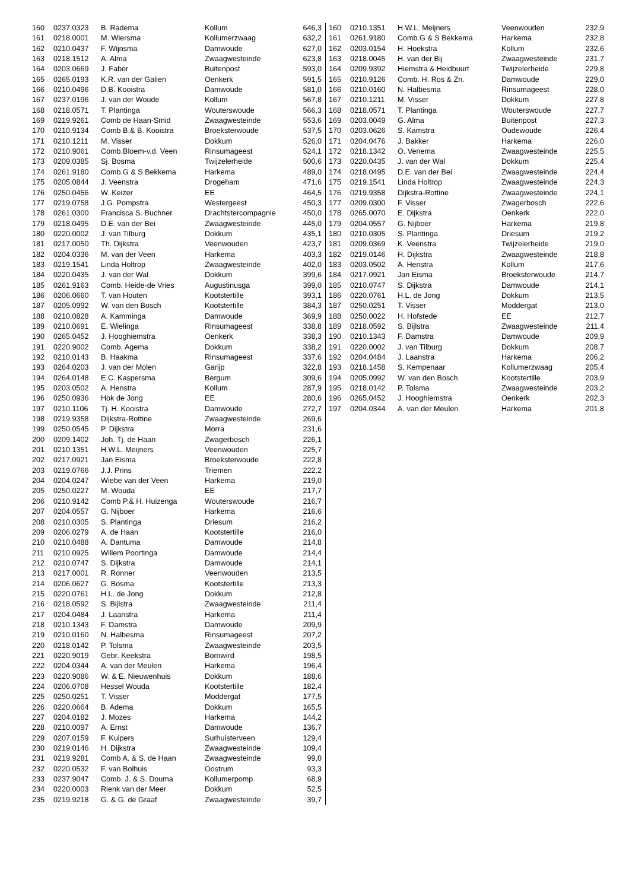| 160 | 0237.0323 | B. Radema | Kollum | 646,3 |
| 161 | 0218.0001 | M. Wiersma | Kollumerzwaag | 632,2 |
| 162 | 0210.0437 | F. Wijnsma | Damwoude | 627,0 |
| 163 | 0218.1512 | A. Alma | Zwaagwesteinde | 623,8 |
| 164 | 0203.0669 | J. Faber | Buitenpost | 593,0 |
| 165 | 0265.0193 | K.R. van der Galien | Oenkerk | 591,5 |
| 166 | 0210.0496 | D.B. Kooistra | Damwoude | 581,0 |
| 167 | 0237.0196 | J. van der Woude | Kollum | 567,8 |
| 168 | 0218.0571 | T. Plantinga | Wouterswoude | 566,3 |
| 169 | 0219.9261 | Comb de Haan-Smid | Zwaagwesteinde | 553,6 |
| 170 | 0210.9134 | Comb B.& B. Kooistra | Broeksterwoude | 537,5 |
| 171 | 0210.1211 | M. Visser | Dokkum | 526,0 |
| 172 | 0210.9061 | Comb.Bloem-v.d. Veen | Rinsumageest | 524,1 |
| 173 | 0209.0385 | Sj. Bosma | Twijzelerheide | 500,6 |
| 174 | 0261.9180 | Comb.G & S Bekkema | Harkema | 489,0 |
| 175 | 0205.0844 | J. Veenstra | Drogeham | 471,6 |
| 176 | 0250.0456 | W. Keizer | EE | 464,5 |
| 177 | 0219.0758 | J.G. Pompstra | Westergeest | 450,3 |
| 178 | 0261.0300 | Francisca S. Buchner | Drachtstercompagnie | 450,0 |
| 179 | 0218.0495 | D.E. van der Bei | Zwaagwesteinde | 445,0 |
| 180 | 0220.0002 | J. van Tilburg | Dokkum | 435,1 |
| 181 | 0217.0050 | Th. Dijkstra | Veenwouden | 423,7 |
| 182 | 0204.0336 | M. van der Veen | Harkema | 403,3 |
| 183 | 0219.1541 | Linda Holtrop | Zwaagwesteinde | 402,0 |
| 184 | 0220.0435 | J. van der Wal | Dokkum | 399,6 |
| 185 | 0261.9163 | Comb. Heide-de Vries | Augustinusga | 399,0 |
| 186 | 0206.0660 | T. van Houten | Kootstertille | 393,1 |
| 187 | 0205.0992 | W. van den Bosch | Kootstertille | 384,3 |
| 188 | 0210.0828 | A. Kamminga | Damwoude | 369,9 |
| 189 | 0210.0691 | E. Wielinga | Rinsumageest | 338,8 |
| 190 | 0265.0452 | J. Hooghiemstra | Oenkerk | 338,3 |
| 191 | 0220.9002 | Comb. Agema | Dokkum | 338,2 |
| 192 | 0210.0143 | B. Haakma | Rinsumageest | 337,6 |
| 193 | 0264.0203 | J. van der Molen | Garijp | 322,8 |
| 194 | 0264.0148 | E.C. Kaspersma | Bergum | 309,6 |
| 195 | 0203.0502 | A. Henstra | Kollum | 287,9 |
| 196 | 0250.0936 | Hok de Jong | EE | 280,6 |
| 197 | 0210.1106 | Tj. H. Kooistra | Damwoude | 272,7 |
| 198 | 0219.9358 | Dijkstra-Rottine | Zwaagwesteinde | 269,6 |
| 199 | 0250.0545 | P. Dijkstra | Morra | 231,6 |
| 200 | 0209.1402 | Joh. Tj. de Haan | Zwagerbosch | 226,1 |
| 201 | 0210.1351 | H.W.L. Meijners | Veenwouden | 225,7 |
| 202 | 0217.0921 | Jan Eisma | Broeksterwoude | 222,8 |
| 203 | 0219.0766 | J.J. Prins | Triemen | 222,2 |
| 204 | 0204.0247 | Wiebe van der Veen | Harkema | 219,0 |
| 205 | 0250.0227 | M. Wouda | EE | 217,7 |
| 206 | 0210.9142 | Comb P.& H. Huizenga | Wouterswoude | 216,7 |
| 207 | 0204.0557 | G. Nijboer | Harkema | 216,6 |
| 208 | 0210.0305 | S. Plantinga | Driesum | 216,2 |
| 209 | 0206.0279 | A. de Haan | Kootstertille | 216,0 |
| 210 | 0210.0488 | A. Dantuma | Damwoude | 214,8 |
| 211 | 0210.0925 | Willem Poortinga | Damwoude | 214,4 |
| 212 | 0210.0747 | S. Dijkstra | Damwoude | 214,1 |
| 213 | 0217.0001 | R. Ronner | Veenwouden | 213,5 |
| 214 | 0206.0627 | G. Bosma | Kootstertille | 213,3 |
| 215 | 0220.0761 | H.L. de Jong | Dokkum | 212,8 |
| 216 | 0218.0592 | S. Bijlstra | Zwaagwesteinde | 211,4 |
| 217 | 0204.0484 | J. Laanstra | Harkema | 211,4 |
| 218 | 0210.1343 | F. Damstra | Damwoude | 209,9 |
| 219 | 0210.0160 | N. Halbesma | Rinsumageest | 207,2 |
| 220 | 0218.0142 | P. Tolsma | Zwaagwesteinde | 203,5 |
| 221 | 0220.9019 | Gebr. Keekstra | Bornwird | 198,5 |
| 222 | 0204.0344 | A. van der Meulen | Harkema | 196,4 |
| 223 | 0220.9086 | W. & E. Nieuwenhuis | Dokkum | 188,6 |
| 224 | 0206.0708 | Hessel Wouda | Kootstertille | 182,4 |
| 225 | 0250.0251 | T. Visser | Moddergat | 177,5 |
| 226 | 0220.0664 | B. Adema | Dokkum | 165,5 |
| 227 | 0204.0182 | J. Mozes | Harkema | 144,2 |
| 228 | 0210.0097 | A. Ernst | Damwoude | 136,7 |
| 229 | 0207.0159 | F. Kuipers | Surhuisterveen | 129,4 |
| 230 | 0219.0146 | H. Dijkstra | Zwaagwesteinde | 109,4 |
| 231 | 0219.9281 | Comb A. & S. de Haan | Zwaagwesteinde | 99,0 |
| 232 | 0220.0532 | F. van Bolhuis | Oostrum | 93,3 |
| 233 | 0237.9047 | Comb. J. & S. Douma | Kollumerpomp | 68,9 |
| 234 | 0220.0003 | Rienk van der Meer | Dokkum | 52,5 |
| 235 | 0219.9218 | G. & G. de Graaf | Zwaagwesteinde | 39,7 |
| 160 | 0210.1351 | H.W.L. Meijners | Veenwouden | 232,9 |
| 161 | 0261.9180 | Comb.G & S Bekkema | Harkema | 232,8 |
| 162 | 0203.0154 | H. Hoekstra | Kollum | 232,6 |
| 163 | 0218.0045 | H. van der Bij | Zwaagwesteinde | 231,7 |
| 164 | 0209.9392 | Hiemstra & Heidbuurt | Twijzelerheide | 229,8 |
| 165 | 0210.9126 | Comb. H. Ros & Zn. | Damwoude | 229,0 |
| 166 | 0210.0160 | N. Halbesma | Rinsumageest | 228,0 |
| 167 | 0210.1211 | M. Visser | Dokkum | 227,8 |
| 168 | 0218.0571 | T. Plantinga | Wouterswoude | 227,7 |
| 169 | 0203.0049 | G. Alma | Buitenpost | 227,3 |
| 170 | 0203.0626 | S. Kamstra | Oudewoude | 226,4 |
| 171 | 0204.0476 | J. Bakker | Harkema | 226,0 |
| 172 | 0218.1342 | O. Venema | Zwaagwesteinde | 225,5 |
| 173 | 0220.0435 | J. van der Wal | Dokkum | 225,4 |
| 174 | 0218.0495 | D.E. van der Bei | Zwaagwesteinde | 224,4 |
| 175 | 0219.1541 | Linda Holtrop | Zwaagwesteinde | 224,3 |
| 176 | 0219.9358 | Dijkstra-Rottine | Zwaagwesteinde | 224,1 |
| 177 | 0209.0300 | F. Visser | Zwagerbosch | 222,6 |
| 178 | 0265.0070 | E. Dijkstra | Oenkerk | 222,0 |
| 179 | 0204.0557 | G. Nijboer | Harkema | 219,8 |
| 180 | 0210.0305 | S. Plantinga | Driesum | 219,2 |
| 181 | 0209.0369 | K. Veenstra | Twijzelerheide | 219,0 |
| 182 | 0219.0146 | H. Dijkstra | Zwaagwesteinde | 218,8 |
| 183 | 0203.0502 | A. Henstra | Kollum | 217,6 |
| 184 | 0217.0921 | Jan Eisma | Broeksterwoude | 214,7 |
| 185 | 0210.0747 | S. Dijkstra | Damwoude | 214,1 |
| 186 | 0220.0761 | H.L. de Jong | Dokkum | 213,5 |
| 187 | 0250.0251 | T. Visser | Moddergat | 213,0 |
| 188 | 0250.0022 | H. Hofstede | EE | 212,7 |
| 189 | 0218.0592 | S. Bijlstra | Zwaagwesteinde | 211,4 |
| 190 | 0210.1343 | F. Damstra | Damwoude | 209,9 |
| 191 | 0220.0002 | J. van Tilburg | Dokkum | 208,7 |
| 192 | 0204.0484 | J. Laanstra | Harkema | 206,2 |
| 193 | 0218.1458 | S. Kempenaar | Kollumerzwaag | 205,4 |
| 194 | 0205.0992 | W. van den Bosch | Kootstertille | 203,9 |
| 195 | 0218.0142 | P. Tolsma | Zwaagwesteinde | 203,2 |
| 196 | 0265.0452 | J. Hooghiemstra | Oenkerk | 202,3 |
| 197 | 0204.0344 | A. van der Meulen | Harkema | 201,8 |